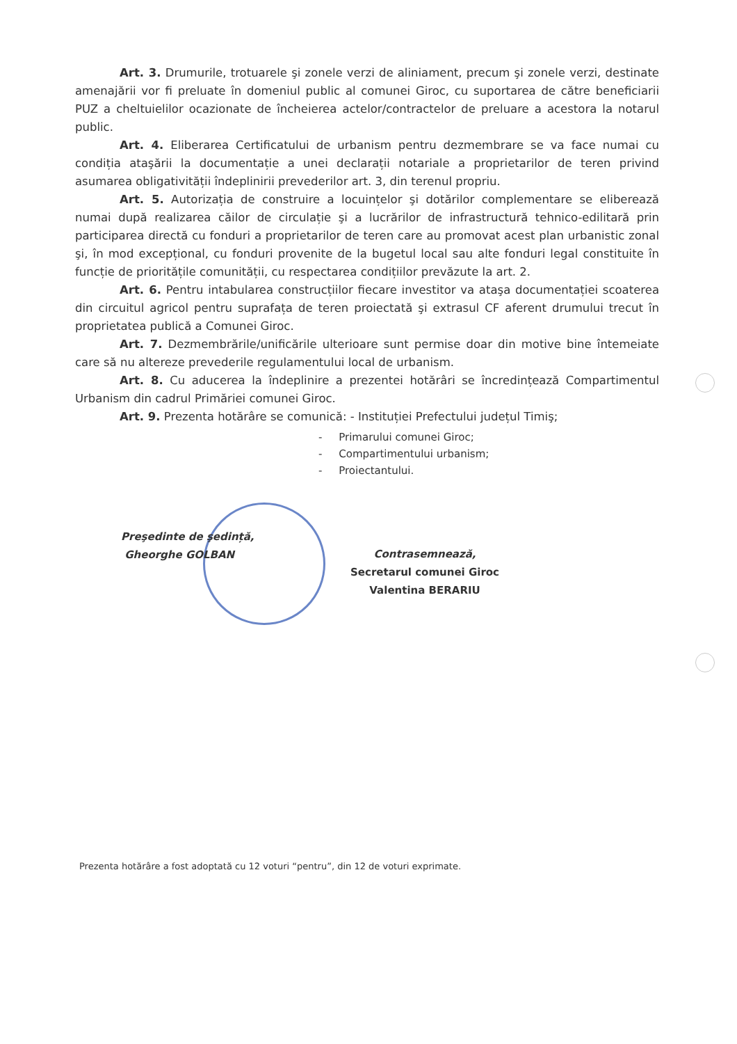Art. 3. Drumurile, trotuarele şi zonele verzi de aliniament, precum şi zonele verzi, destinate amenajării vor fi preluate în domeniul public al comunei Giroc, cu suportarea de către beneficiarii PUZ a cheltuielilor ocazionate de încheierea actelor/contractelor de preluare a acestora la notarul public.
Art. 4. Eliberarea Certificatului de urbanism pentru dezmembrare se va face numai cu condiția ataşării la documentație a unei declarații notariale a proprietarilor de teren privind asumarea obligativității îndeplinirii prevederilor art. 3, din terenul propriu.
Art. 5. Autorizația de construire a locuințelor şi dotărilor complementare se eliberează numai după realizarea căilor de circulație şi a lucrărilor de infrastructură tehnico-edilitară prin participarea directă cu fonduri a proprietarilor de teren care au promovat acest plan urbanistic zonal şi, în mod excepțional, cu fonduri provenite de la bugetul local sau alte fonduri legal constituite în funcție de prioritățile comunității, cu respectarea condițiilor prevăzute la art. 2.
Art. 6. Pentru intabularea construcțiilor fiecare investitor va ataşa documentației scoaterea din circuitul agricol pentru suprafața de teren proiectată şi extrasul CF aferent drumului trecut în proprietatea publică a Comunei Giroc.
Art. 7. Dezmembrările/unificările ulterioare sunt permise doar din motive bine întemeiate care să nu altereze prevederile regulamentului local de urbanism.
Art. 8. Cu aducerea la îndeplinire a prezentei hotărâri se încredințează Compartimentul Urbanism din cadrul Primăriei comunei Giroc.
Art. 9. Prezenta hotărâre se comunică: - Instituției Prefectului județul Timiş;
- Primarului comunei Giroc;
- Compartimentului urbanism;
- Proiectantului.
Preşedinte de şedință,
Gheorghe GOLBAN
Contrasemnează,
Secretarul comunei Giroc
Valentina BERARIU
Prezenta hotărâre a fost adoptată cu 12 voturi “pentru”, din 12 de voturi exprimate.